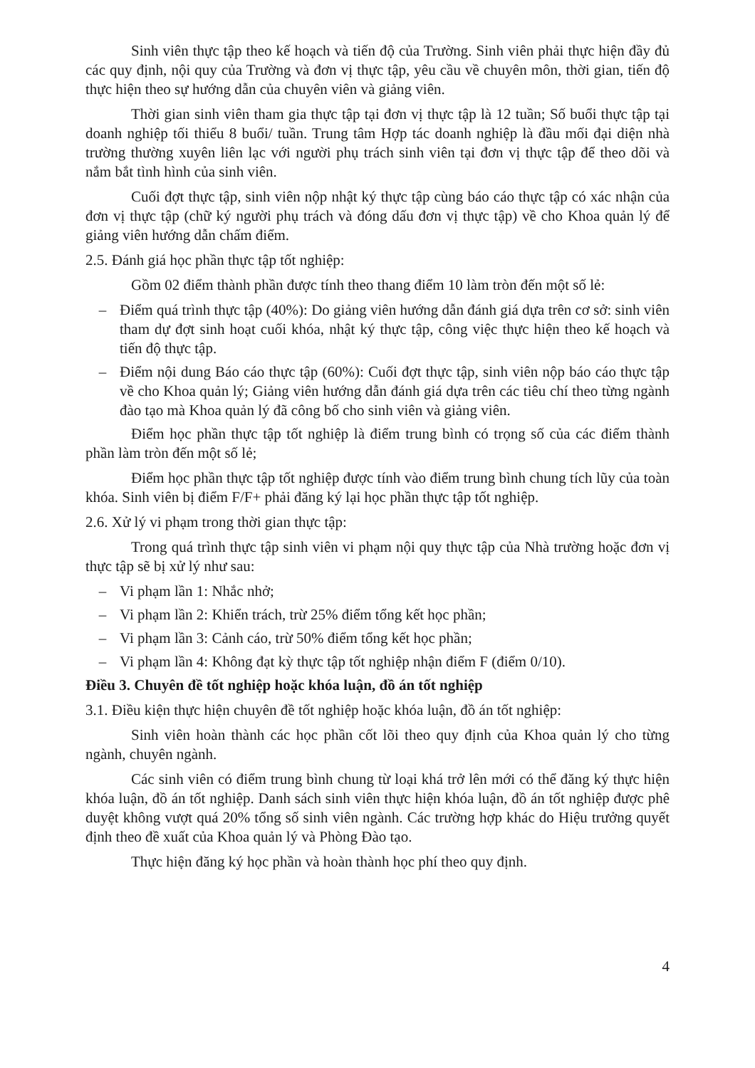Sinh viên thực tập theo kế hoạch và tiến độ của Trường. Sinh viên phải thực hiện đầy đủ các quy định, nội quy của Trường và đơn vị thực tập, yêu cầu về chuyên môn, thời gian, tiến độ thực hiện theo sự hướng dẫn của chuyên viên và giảng viên.
Thời gian sinh viên tham gia thực tập tại đơn vị thực tập là 12 tuần; Số buổi thực tập tại doanh nghiệp tối thiểu 8 buổi/ tuần. Trung tâm Hợp tác doanh nghiệp là đầu mối đại diện nhà trường thường xuyên liên lạc với người phụ trách sinh viên tại đơn vị thực tập để theo dõi và nắm bắt tình hình của sinh viên.
Cuối đợt thực tập, sinh viên nộp nhật ký thực tập cùng báo cáo thực tập có xác nhận của đơn vị thực tập (chữ ký người phụ trách và đóng dấu đơn vị thực tập) về cho Khoa quản lý để giảng viên hướng dẫn chấm điểm.
2.5. Đánh giá học phần thực tập tốt nghiệp:
Gồm 02 điểm thành phần được tính theo thang điểm 10 làm tròn đến một số lẻ:
– Điểm quá trình thực tập (40%): Do giảng viên hướng dẫn đánh giá dựa trên cơ sở: sinh viên tham dự đợt sinh hoạt cuối khóa, nhật ký thực tập, công việc thực hiện theo kế hoạch và tiến độ thực tập.
– Điểm nội dung Báo cáo thực tập (60%): Cuối đợt thực tập, sinh viên nộp báo cáo thực tập về cho Khoa quản lý; Giảng viên hướng dẫn đánh giá dựa trên các tiêu chí theo từng ngành đào tạo mà Khoa quản lý đã công bố cho sinh viên và giảng viên.
Điểm học phần thực tập tốt nghiệp là điểm trung bình có trọng số của các điểm thành phần làm tròn đến một số lẻ;
Điểm học phần thực tập tốt nghiệp được tính vào điểm trung bình chung tích lũy của toàn khóa. Sinh viên bị điểm F/F+ phải đăng ký lại học phần thực tập tốt nghiệp.
2.6. Xử lý vi phạm trong thời gian thực tập:
Trong quá trình thực tập sinh viên vi phạm nội quy thực tập của Nhà trường hoặc đơn vị thực tập sẽ bị xử lý như sau:
– Vi phạm lần 1: Nhắc nhở;
– Vi phạm lần 2: Khiển trách, trừ 25% điểm tổng kết học phần;
– Vi phạm lần 3: Cảnh cáo, trừ 50% điểm tổng kết học phần;
– Vi phạm lần 4: Không đạt kỳ thực tập tốt nghiệp nhận điểm F (điểm 0/10).
Điều 3. Chuyên đề tốt nghiệp hoặc khóa luận, đồ án tốt nghiệp
3.1. Điều kiện thực hiện chuyên đề tốt nghiệp hoặc khóa luận, đồ án tốt nghiệp:
Sinh viên hoàn thành các học phần cốt lõi theo quy định của Khoa quản lý cho từng ngành, chuyên ngành.
Các sinh viên có điểm trung bình chung từ loại khá trở lên mới có thể đăng ký thực hiện khóa luận, đồ án tốt nghiệp. Danh sách sinh viên thực hiện khóa luận, đồ án tốt nghiệp được phê duyệt không vượt quá 20% tổng số sinh viên ngành. Các trường hợp khác do Hiệu trưởng quyết định theo đề xuất của Khoa quản lý và Phòng Đào tạo.
Thực hiện đăng ký học phần và hoàn thành học phí theo quy định.
4